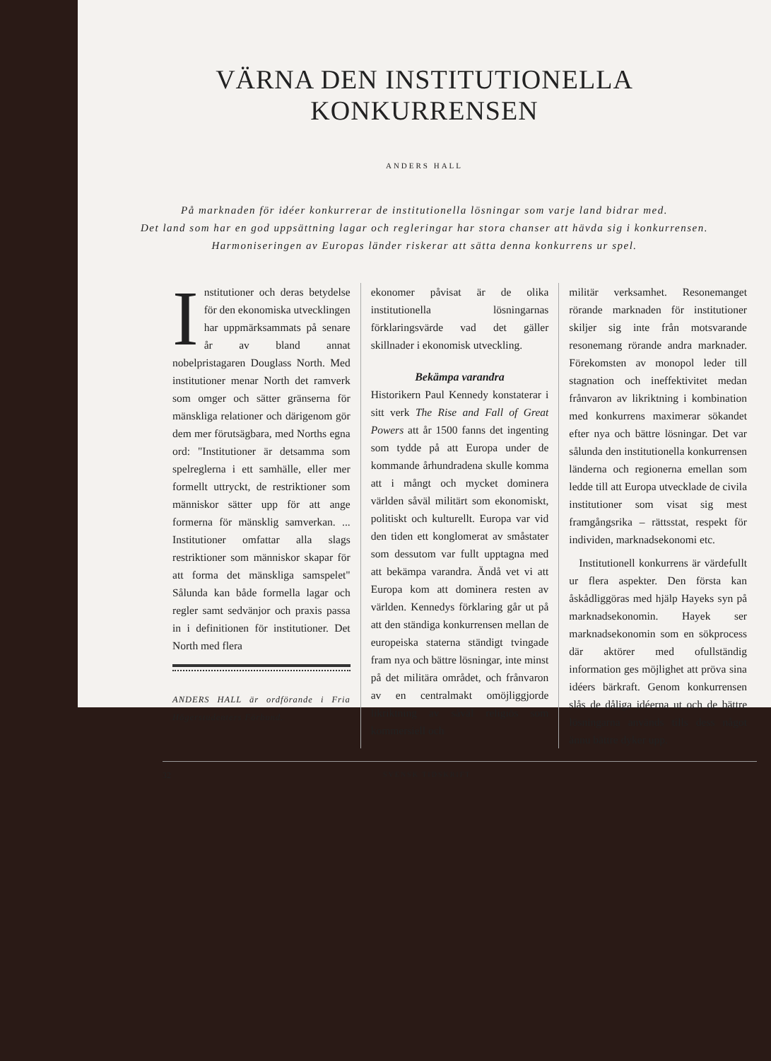VÄRNA DEN INSTITUTIONELLA
KONKURRENSEN
ANDERS HALL
På marknaden för idéer konkurrerar de institutionella lösningar som varje land bidrar med.
Det land som har en god uppsättning lagar och regleringar har stora chanser att hävda sig i konkurrensen.
Harmoniseringen av Europas länder riskerar att sätta denna konkurrens ur spel.
Institutioner och deras betydelse för den ekonomiska utvecklingen har uppmärksammats på senare år av bland annat nobelpristagaren Douglass North. Med institutioner menar North det ramverk som omger och sätter gränserna för mänskliga relationer och därigenom gör dem mer förutsägbara, med Norths egna ord: "Institutioner är detsamma som spelreglerna i ett samhälle, eller mer formellt uttryckt, de restriktioner som människor sätter upp för att ange formerna för mänsklig samverkan. ... Institutioner omfattar alla slags restriktioner som människor skapar för att forma det mänskliga samspelet" Sålunda kan både formella lagar och regler samt sedvänjor och praxis passa in i definitionen för institutioner. Det North med flera
ANDERS HALL är ordförande i Fria Högerstudenters Förbund.
ekonomer påvisat är de olika institutionella lösningarnas förklaringsvärde vad det gäller skillnader i ekonomisk utveckling.
Bekämpa varandra
Historikern Paul Kennedy konstaterar i sitt verk The Rise and Fall of Great Powers att år 1500 fanns det ingenting som tydde på att Europa under de kommande århundradena skulle komma att i mångt och mycket dominera världen såväl militärt som ekonomiskt, politiskt och kulturellt. Europa var vid den tiden ett konglomerat av småstater som dessutom var fullt upptagna med att bekämpa varandra. Ändå vet vi att Europa kom att dominera resten av världen. Kennedys förklaring går ut på att den ständiga konkurrensen mellan de europeiska staterna ständigt tvingade fram nya och bättre lösningar, inte minst på det militära området, och frånvaron av en centralmakt omöjliggjorde likriktning av såväl religiös som kommersiell och
militär verksamhet. Resonemanget rörande marknaden för institutioner skiljer sig inte från motsvarande resonemang rörande andra marknader. Förekomsten av monopol leder till stagnation och ineffektivitet medan frånvaron av likriktning i kombination med konkurrens maximerar sökandet efter nya och bättre lösningar. Det var sålunda den institutionella konkurrensen länderna och regionerna emellan som ledde till att Europa utvecklade de civila institutioner som visat sig mest framgångsrika – rättsstat, respekt för individen, marknadsekonomi etc.
Institutionell konkurrens är värdefullt ur flera aspekter. Den första kan åskådliggöras med hjälp Hayeks syn på marknadsekonomin. Hayek ser marknadsekonomin som en sökprocess där aktörer med ofullständig information ges möjlighet att pröva sina idéers bärkraft. Genom konkurrensen slås de dåliga idéerna ut och de bättre lösningarna används tills dess något ännu bättre dyker upp.
32 SVENSK TIDSKRIFT